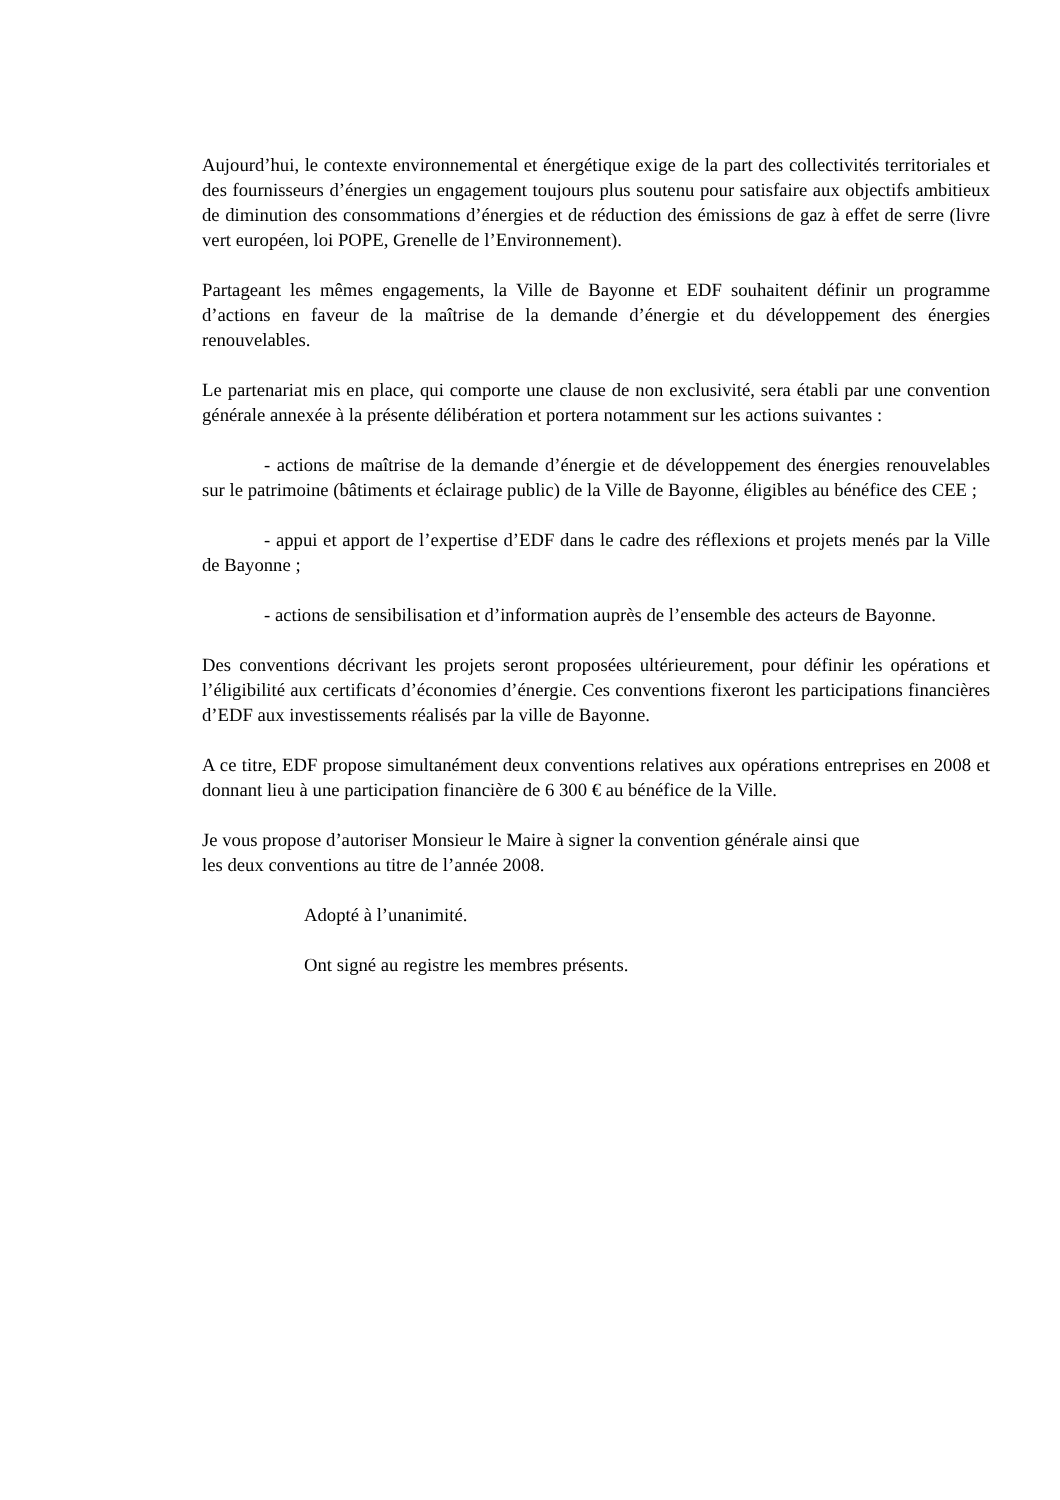Aujourd’hui, le contexte environnemental et énergétique exige de la part des collectivités territoriales et des fournisseurs d’énergies un engagement toujours plus soutenu pour satisfaire aux objectifs ambitieux de diminution des consommations d’énergies et de réduction des émissions de gaz à effet de serre (livre vert européen, loi POPE, Grenelle de l’Environnement).
Partageant les mêmes engagements, la Ville de Bayonne et EDF souhaitent définir un programme d’actions en faveur de la maîtrise de la demande d’énergie et du développement des énergies renouvelables.
Le partenariat mis en place, qui comporte une clause de non exclusivité, sera établi par une convention générale annexée à la présente délibération et portera notamment sur les actions suivantes :
- actions de maîtrise de la demande d’énergie et de développement des énergies renouvelables sur le patrimoine (bâtiments et éclairage public) de la Ville de Bayonne, éligibles au bénéfice des CEE ;
- appui et apport de l’expertise d’EDF dans le cadre des réflexions et projets menés par la Ville de Bayonne ;
- actions de sensibilisation et d’information auprès de l’ensemble des acteurs de Bayonne.
Des conventions décrivant les projets seront proposées ultérieurement, pour définir les opérations et l’éligibilité aux certificats d’économies d’énergie. Ces conventions fixeront les participations financières d’EDF aux investissements réalisés par la ville de Bayonne.
A ce titre, EDF propose simultanément deux conventions relatives aux opérations entreprises en 2008 et donnant lieu à une participation financière de 6 300 € au bénéfice de la Ville.
Je vous propose d’autoriser Monsieur le Maire à signer la convention générale ainsi que
les deux conventions au titre de l’année 2008.
Adopté à l’unanimité.
Ont signé au registre les membres présents.